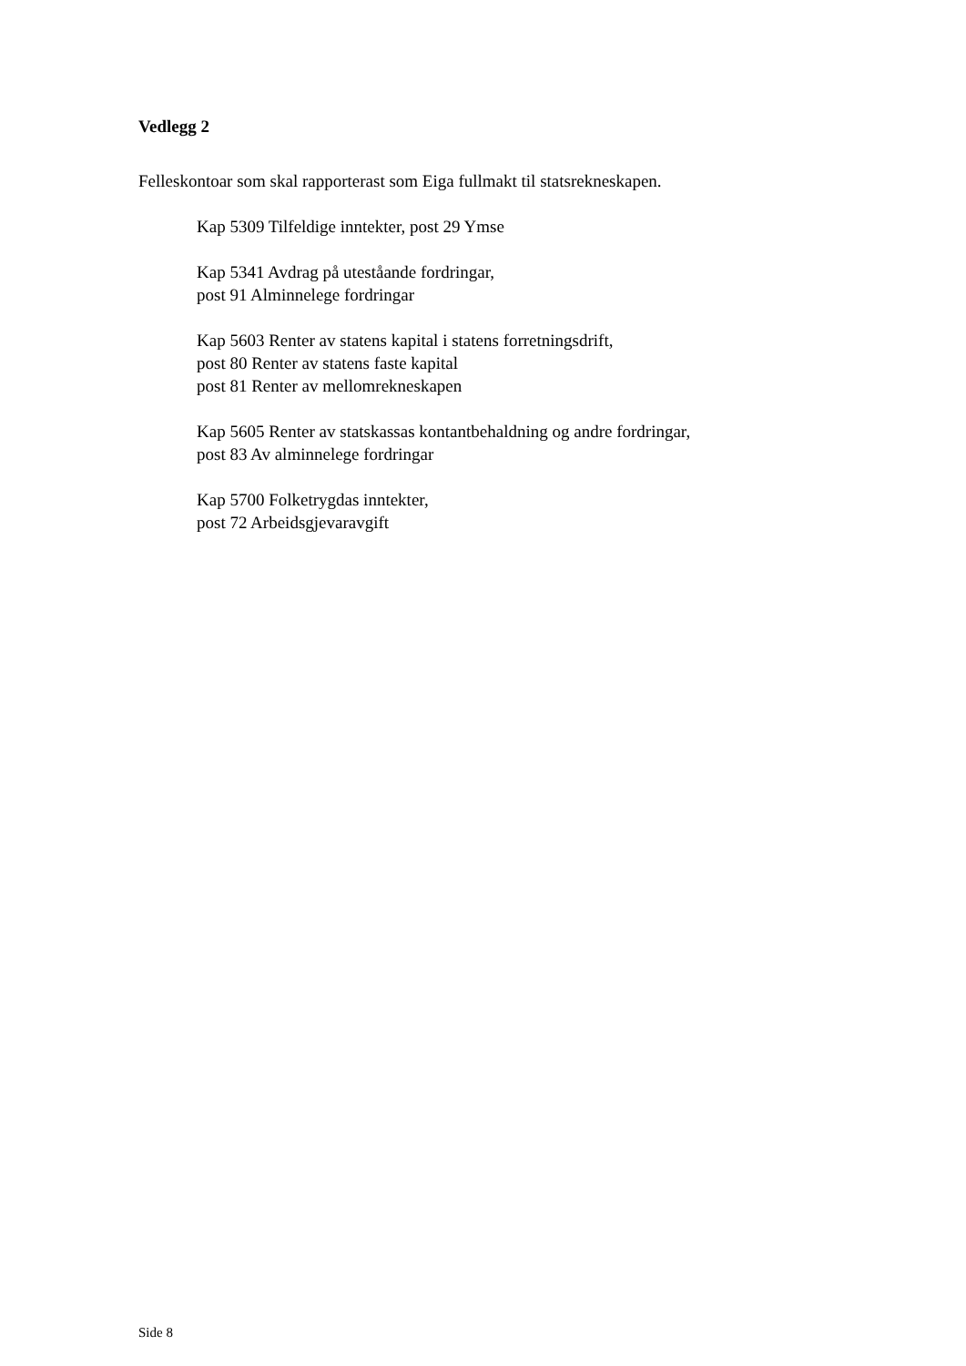Vedlegg 2
Felleskontoar som skal rapporterast som Eiga fullmakt til statsrekneskapen.
Kap 5309 Tilfeldige inntekter, post 29 Ymse
Kap 5341 Avdrag på uteståande fordringar,
post 91 Alminnelege fordringar
Kap 5603 Renter av statens kapital i statens forretningsdrift,
post 80 Renter av statens faste kapital
post 81 Renter av mellomrekneskapen
Kap 5605 Renter av statskassas kontantbehaldning og andre fordringar,
post 83 Av alminnelege fordringar
Kap 5700 Folketrygdas inntekter,
post 72 Arbeidsgjevaravgift
Side 8